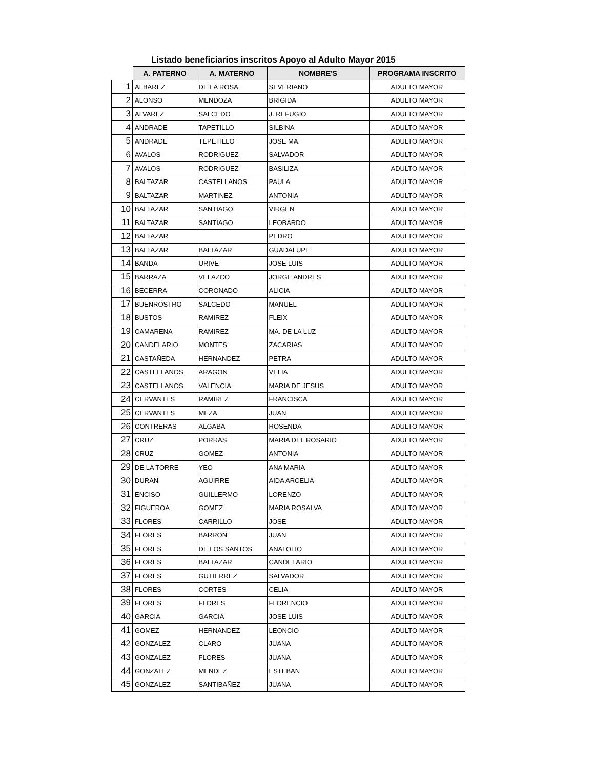Listado beneficiarios inscritos Apoyo al Adulto Mayor 2015
| | A. PATERNO | A. MATERNO | NOMBRE'S | PROGRAMA INSCRITO |
| --- | --- | --- | --- | --- |
| 1 | ALBAREZ | DE LA ROSA | SEVERIANO | ADULTO MAYOR |
| 2 | ALONSO | MENDOZA | BRIGIDA | ADULTO MAYOR |
| 3 | ALVAREZ | SALCEDO | J. REFUGIO | ADULTO MAYOR |
| 4 | ANDRADE | TAPETILLO | SILBINA | ADULTO MAYOR |
| 5 | ANDRADE | TEPETILLO | JOSE MA. | ADULTO MAYOR |
| 6 | AVALOS | RODRIGUEZ | SALVADOR | ADULTO MAYOR |
| 7 | AVALOS | RODRIGUEZ | BASILIZA | ADULTO MAYOR |
| 8 | BALTAZAR | CASTELLANOS | PAULA | ADULTO MAYOR |
| 9 | BALTAZAR | MARTINEZ | ANTONIA | ADULTO MAYOR |
| 10 | BALTAZAR | SANTIAGO | VIRGEN | ADULTO MAYOR |
| 11 | BALTAZAR | SANTIAGO | LEOBARDO | ADULTO MAYOR |
| 12 | BALTAZAR | | PEDRO | ADULTO MAYOR |
| 13 | BALTAZAR | BALTAZAR | GUADALUPE | ADULTO MAYOR |
| 14 | BANDA | URIVE | JOSE LUIS | ADULTO MAYOR |
| 15 | BARRAZA | VELAZCO | JORGE ANDRES | ADULTO MAYOR |
| 16 | BECERRA | CORONADO | ALICIA | ADULTO MAYOR |
| 17 | BUENROSTRO | SALCEDO | MANUEL | ADULTO MAYOR |
| 18 | BUSTOS | RAMIREZ | FLEIX | ADULTO MAYOR |
| 19 | CAMARENA | RAMIREZ | MA. DE LA LUZ | ADULTO MAYOR |
| 20 | CANDELARIO | MONTES | ZACARIAS | ADULTO MAYOR |
| 21 | CASTAÑEDA | HERNANDEZ | PETRA | ADULTO MAYOR |
| 22 | CASTELLANOS | ARAGON | VELIA | ADULTO MAYOR |
| 23 | CASTELLANOS | VALENCIA | MARIA DE JESUS | ADULTO MAYOR |
| 24 | CERVANTES | RAMIREZ | FRANCISCA | ADULTO MAYOR |
| 25 | CERVANTES | MEZA | JUAN | ADULTO MAYOR |
| 26 | CONTRERAS | ALGABA | ROSENDA | ADULTO MAYOR |
| 27 | CRUZ | PORRAS | MARIA DEL ROSARIO | ADULTO MAYOR |
| 28 | CRUZ | GOMEZ | ANTONIA | ADULTO MAYOR |
| 29 | DE LA TORRE | YEO | ANA MARIA | ADULTO MAYOR |
| 30 | DURAN | AGUIRRE | AIDA ARCELIA | ADULTO MAYOR |
| 31 | ENCISO | GUILLERMO | LORENZO | ADULTO MAYOR |
| 32 | FIGUEROA | GOMEZ | MARIA ROSALVA | ADULTO MAYOR |
| 33 | FLORES | CARRILLO | JOSE | ADULTO MAYOR |
| 34 | FLORES | BARRON | JUAN | ADULTO MAYOR |
| 35 | FLORES | DE LOS SANTOS | ANATOLIO | ADULTO MAYOR |
| 36 | FLORES | BALTAZAR | CANDELARIO | ADULTO MAYOR |
| 37 | FLORES | GUTIERREZ | SALVADOR | ADULTO MAYOR |
| 38 | FLORES | CORTES | CELIA | ADULTO MAYOR |
| 39 | FLORES | FLORES | FLORENCIO | ADULTO MAYOR |
| 40 | GARCIA | GARCIA | JOSE LUIS | ADULTO MAYOR |
| 41 | GOMEZ | HERNANDEZ | LEONCIO | ADULTO MAYOR |
| 42 | GONZALEZ | CLARO | JUANA | ADULTO MAYOR |
| 43 | GONZALEZ | FLORES | JUANA | ADULTO MAYOR |
| 44 | GONZALEZ | MENDEZ | ESTEBAN | ADULTO MAYOR |
| 45 | GONZALEZ | SANTIBAÑEZ | JUANA | ADULTO MAYOR |